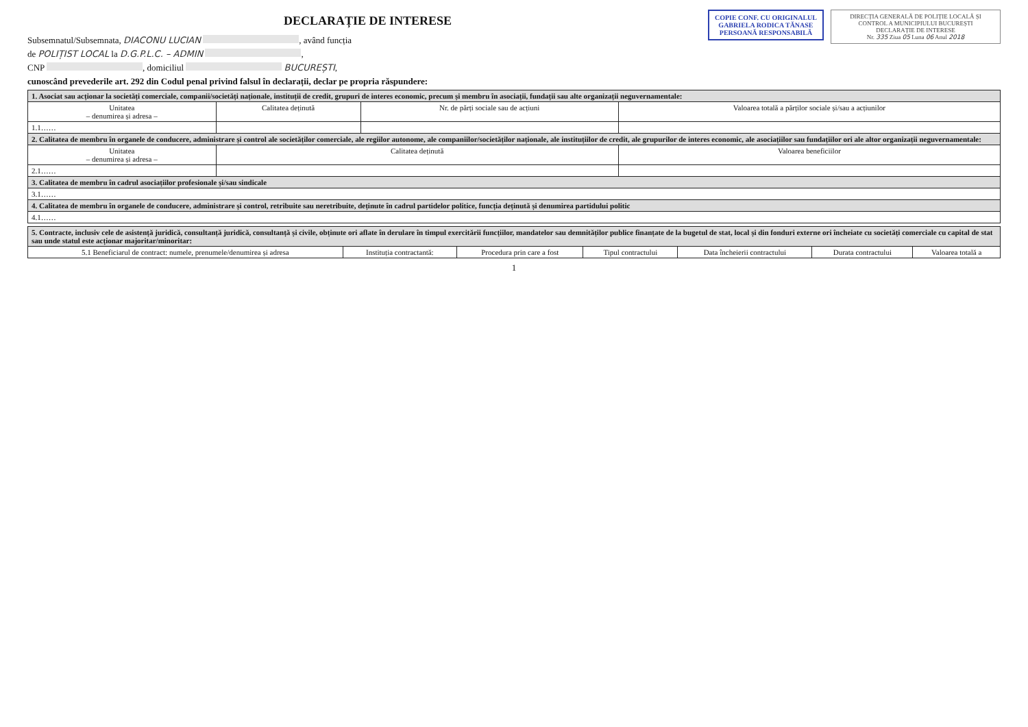DIRECȚIA GENERALĂ DE POLIȚIE LOCALĂ ȘI CONTROL A MUNICIPIULUI BUCUREȘTI
DECLARAȚIE DE INTERESE
Nr. 335 Ziua 05 Luna 06 Anul 2018
COPIE CONF. CU ORIGINALUL
GABRIELA RODICA TĂNASE
PERSOANĂ RESPONSABILĂ
DECLARAȚIE DE INTERESE
Subsemnatul/Subsemnata, DIACONU LUCIAN , având funcția
de POLIȚIST LOCAL la D.G.P.L.C. – ADMIN ,
CNP , domiciliul BUCUREȘTI,
cunoscând prevederile art. 292 din Codul penal privind falsul în declarații, declar pe propria răspundere:
| 1. Asociat sau acționar la societăți comerciale, companii/societăți naționale, instituții de credit, grupuri de interes economic, precum și membru în asociații, fundații sau alte organizații neguvernamentale: | | | |
| Unitatea – denumirea și adresa – | Calitatea deținută | Nr. de părți sociale sau de acțiuni | Valoarea totală a părților sociale și/sau a acțiunilor |
| 1.1…… | | | |
| 2. Calitatea de membru în organele de conducere, administrare și control ale societăților comerciale, ale regiilor autonome, ale companiilor/societăților naționale, ale instituțiilor de credit, ale grupurilor de interes economic, ale asociațiilor sau fundațiilor ori ale altor organizații neguvernamentale: | | | |
| Unitatea – denumirea și adresa – | Calitatea deținută | | Valoarea beneficiilor |
| 2.1…… | | | |
| 3. Calitatea de membru în cadrul asociațiilor profesionale și/sau sindicale | | | |
| 3.1…… | | | |
| 4. Calitatea de membru în organele de conducere, administrare și control, retribuite sau neretribuite, deținute în cadrul partidelor politice, funcția deținută și denumirea partidului politic | | | |
| 4.1…… | | | |
| 5. Contracte, inclusiv cele de asistență juridică, consultanță juridică, consultanță și civile, obținute ori aflate în derulare în timpul exercitării funcțiilor, mandatelor sau demnităților publice finanțate de la bugetul de stat, local și din fonduri externe ori încheiate cu societăți comerciale cu capital de stat sau unde statul este acționar majoritar/minoritar: | | | | | | |
| 5.1 Beneficiarul de contract: numele, prenumele/denumirea și adresa | Instituția contractantă: | Procedura prin care a fost | Tipul contractului | Data încheierii contractului | Durata contractului | Valoarea totală a |
1